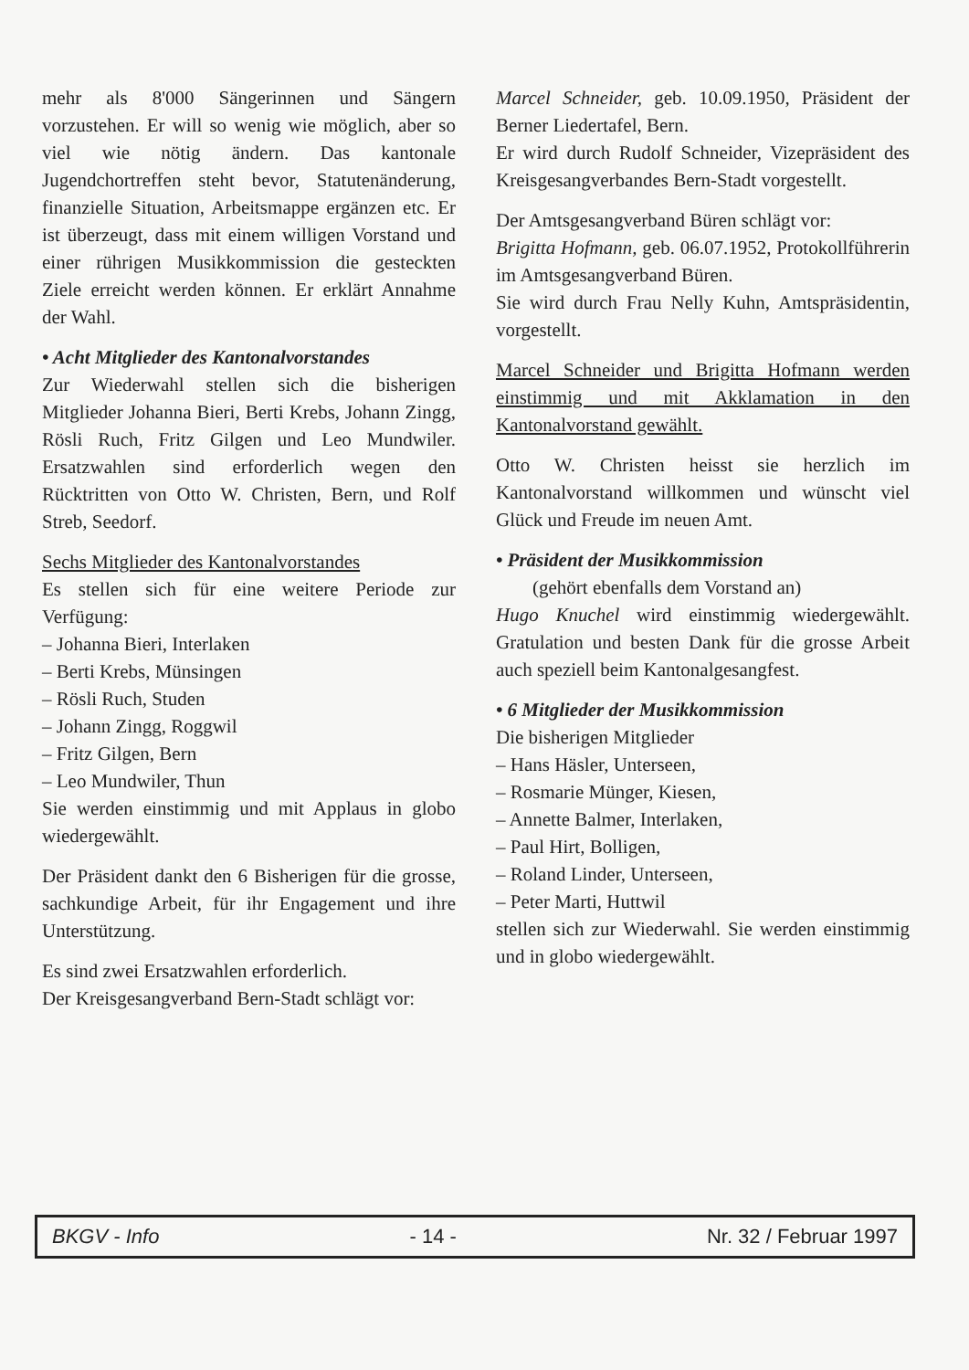mehr als 8'000 Sängerinnen und Sängern vorzustehen. Er will so wenig wie möglich, aber so viel wie nötig ändern. Das kantonale Jugendchortreffen steht bevor, Statutenänderung, finanzielle Situation, Arbeitsmappe ergänzen etc. Er ist überzeugt, dass mit einem willigen Vorstand und einer rührigen Musikkommission die gesteckten Ziele erreicht werden können. Er erklärt Annahme der Wahl.
• Acht Mitglieder des Kantonalvorstandes
Zur Wiederwahl stellen sich die bisherigen Mitglieder Johanna Bieri, Berti Krebs, Johann Zingg, Rösli Ruch, Fritz Gilgen und Leo Mundwiler. Ersatzwahlen sind erforderlich wegen den Rücktritten von Otto W. Christen, Bern, und Rolf Streb, Seedorf.
Sechs Mitglieder des Kantonalvorstandes
Es stellen sich für eine weitere Periode zur Verfügung:
– Johanna Bieri, Interlaken
– Berti Krebs, Münsingen
– Rösli Ruch, Studen
– Johann Zingg, Roggwil
– Fritz Gilgen, Bern
– Leo Mundwiler, Thun
Sie werden einstimmig und mit Applaus in globo wiedergewählt.
Der Präsident dankt den 6 Bisherigen für die grosse, sachkundige Arbeit, für ihr Engagement und ihre Unterstützung.
Es sind zwei Ersatzwahlen erforderlich.
Der Kreisgesangverband Bern-Stadt schlägt vor:
Marcel Schneider, geb. 10.09.1950, Präsident der Berner Liedertafel, Bern.
Er wird durch Rudolf Schneider, Vizepräsident des Kreisgesangverbandes Bern-Stadt vorgestellt.
Der Amtsgesangverband Büren schlägt vor:
Brigitta Hofmann, geb. 06.07.1952, Protokollführerin im Amtsgesangverband Büren.
Sie wird durch Frau Nelly Kuhn, Amtspräsidentin, vorgestellt.
Marcel Schneider und Brigitta Hofmann werden einstimmig und mit Akklamation in den Kantonalvorstand gewählt.
Otto W. Christen heisst sie herzlich im Kantonalvorstand willkommen und wünscht viel Glück und Freude im neuen Amt.
• Präsident der Musikkommission
(gehört ebenfalls dem Vorstand an)
Hugo Knuchel wird einstimmig wiedergewählt. Gratulation und besten Dank für die grosse Arbeit auch speziell beim Kantonalgesangfest.
• 6 Mitglieder der Musikkommission
Die bisherigen Mitglieder
– Hans Häsler, Unterseen,
– Rosmarie Münger, Kiesen,
– Annette Balmer, Interlaken,
– Paul Hirt, Bolligen,
– Roland Linder, Unterseen,
– Peter Marti, Huttwil
stellen sich zur Wiederwahl. Sie werden einstimmig und in globo wiedergewählt.
BKGV - Info - 14 - Nr. 32 / Februar 1997